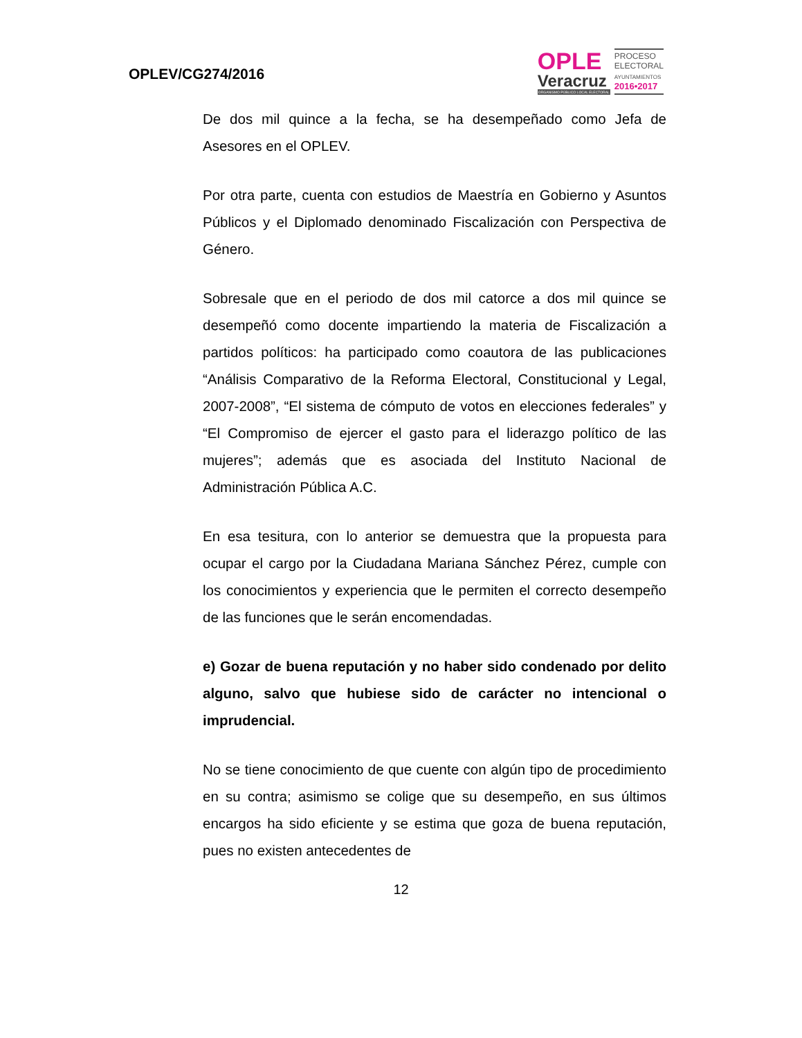OPLEV/CG274/2016
OPLE
Veracruz
ORGANISMO PÚBLICO LOCAL ELECTORAL
PROCESO
ELECTORAL
AYUNTAMIENTOS
2016•2017
De dos mil quince a la fecha, se ha desempeñado como Jefa de Asesores en el OPLEV.
Por otra parte, cuenta con estudios de Maestría en Gobierno y Asuntos Públicos y el Diplomado denominado Fiscalización con Perspectiva de Género.
Sobresale que en el periodo de dos mil catorce a dos mil quince se desempeñó como docente impartiendo la materia de Fiscalización a partidos políticos: ha participado como coautora de las publicaciones “Análisis Comparativo de la Reforma Electoral, Constitucional y Legal, 2007-2008”, “El sistema de cómputo de votos en elecciones federales” y “El Compromiso de ejercer el gasto para el liderazgo político de las mujeres”; además que es asociada del Instituto Nacional de Administración Pública A.C.
En esa tesitura, con lo anterior se demuestra que la propuesta para ocupar el cargo por la Ciudadana Mariana Sánchez Pérez, cumple con los conocimientos y experiencia que le permiten el correcto desempeño de las funciones que le serán encomendadas.
e) Gozar de buena reputación y no haber sido condenado por delito alguno, salvo que hubiese sido de carácter no intencional o imprudencial.
No se tiene conocimiento de que cuente con algún tipo de procedimiento en su contra; asimismo se colige que su desempeño, en sus últimos encargos ha sido eficiente y se estima que goza de buena reputación, pues no existen antecedentes de
12